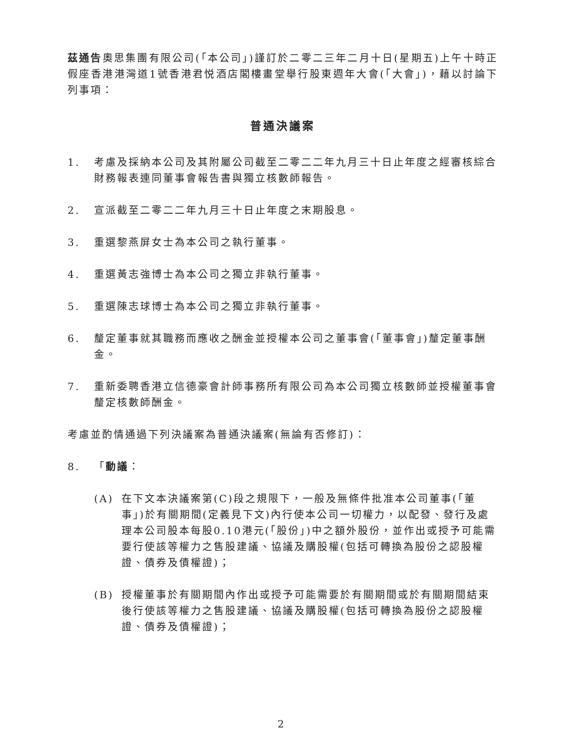茲通告奧思集團有限公司(「本公司」)謹訂於二零二三年二月十日(星期五)上午十時正假座香港港灣道1號香港君悦酒店閣樓畫堂舉行股東週年大會(「大會」)，藉以討論下列事項：
普通決議案
1. 考慮及採納本公司及其附屬公司截至二零二二年九月三十日止年度之經審核綜合財務報表連同董事會報告書與獨立核數師報告。
2. 宣派截至二零二二年九月三十日止年度之末期股息。
3. 重選黎燕屏女士為本公司之執行董事。
4. 重選黃志強博士為本公司之獨立非執行董事。
5. 重選陳志球博士為本公司之獨立非執行董事。
6. 釐定董事就其職務而應收之酬金並授權本公司之董事會(「董事會」)釐定董事酬金。
7. 重新委聘香港立信德豪會計師事務所有限公司為本公司獨立核數師並授權董事會釐定核數師酬金。
考慮並酌情通過下列決議案為普通決議案(無論有否修訂)：
8. 「動議：
(A) 在下文本決議案第(C)段之規限下，一般及無條件批准本公司董事(「董事」)於有關期間(定義見下文)內行使本公司一切權力，以配發、發行及處理本公司股本每股0.10港元(「股份」)中之額外股份，並作出或授予可能需要行使該等權力之售股建議、協議及購股權(包括可轉換為股份之認股權證、債券及債權證)；
(B) 授權董事於有關期間內作出或授予可能需要於有關期間或於有關期間結束後行使該等權力之售股建議、協議及購股權(包括可轉換為股份之認股權證、債券及債權證)；
2